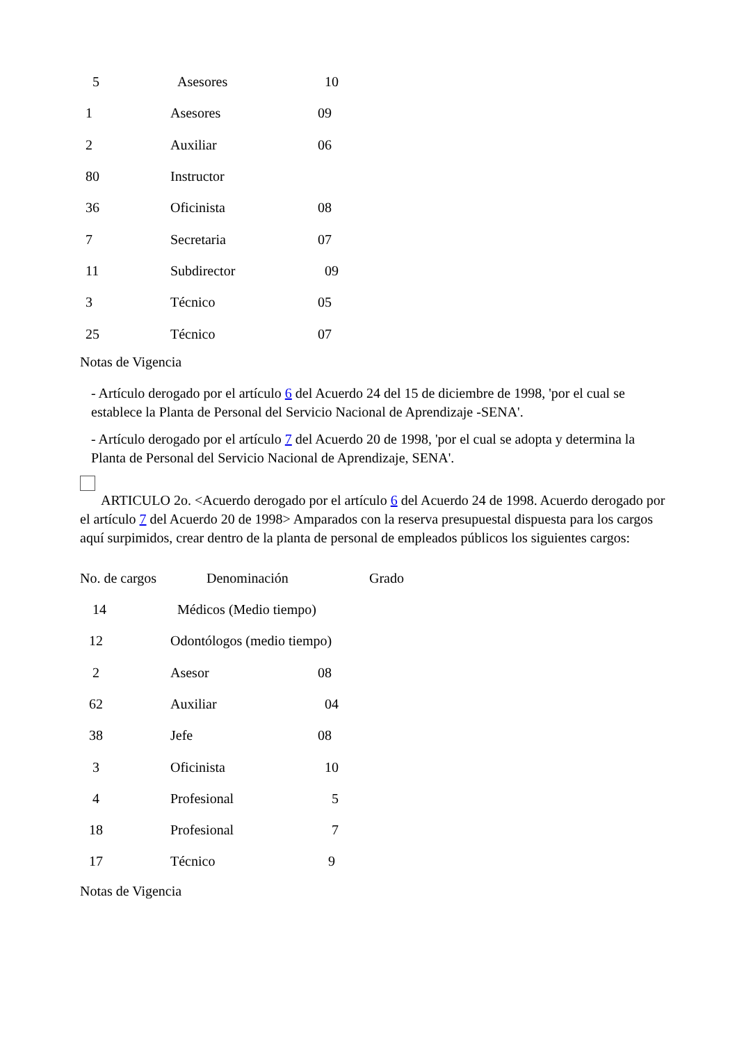| 5 | Asesores | 10 |
| 1 | Asesores | 09 |
| 2 | Auxiliar | 06 |
| 80 | Instructor | |
| 36 | Oficinista | 08 |
| 7 | Secretaria | 07 |
| 11 | Subdirector | 09 |
| 3 | Técnico | 05 |
| 25 | Técnico | 07 |
Notas de Vigencia
- Artículo derogado por el artículo 6 del Acuerdo 24 del 15 de diciembre de 1998, 'por el cual se establece la Planta de Personal del Servicio Nacional de Aprendizaje -SENA'.
- Artículo derogado por el artículo 7 del Acuerdo 20 de 1998, 'por el cual se adopta y determina la Planta de Personal del Servicio Nacional de Aprendizaje, SENA'.
ARTICULO 2o. <Acuerdo derogado por el artículo 6 del Acuerdo 24 de 1998. Acuerdo derogado por el artículo 7 del Acuerdo 20 de 1998> Amparados con la reserva presupuestal dispuesta para los cargos aquí surpimidos, crear dentro de la planta de personal de empleados públicos los siguientes cargos:
| No. de cargos | Denominación | Grado |
| --- | --- | --- |
| 14 | Médicos (Medio tiempo) | |
| 12 | Odontólogos (medio tiempo) | |
| 2 | Asesor | 08 |
| 62 | Auxiliar | 04 |
| 38 | Jefe | 08 |
| 3 | Oficinista | 10 |
| 4 | Profesional | 5 |
| 18 | Profesional | 7 |
| 17 | Técnico | 9 |
Notas de Vigencia